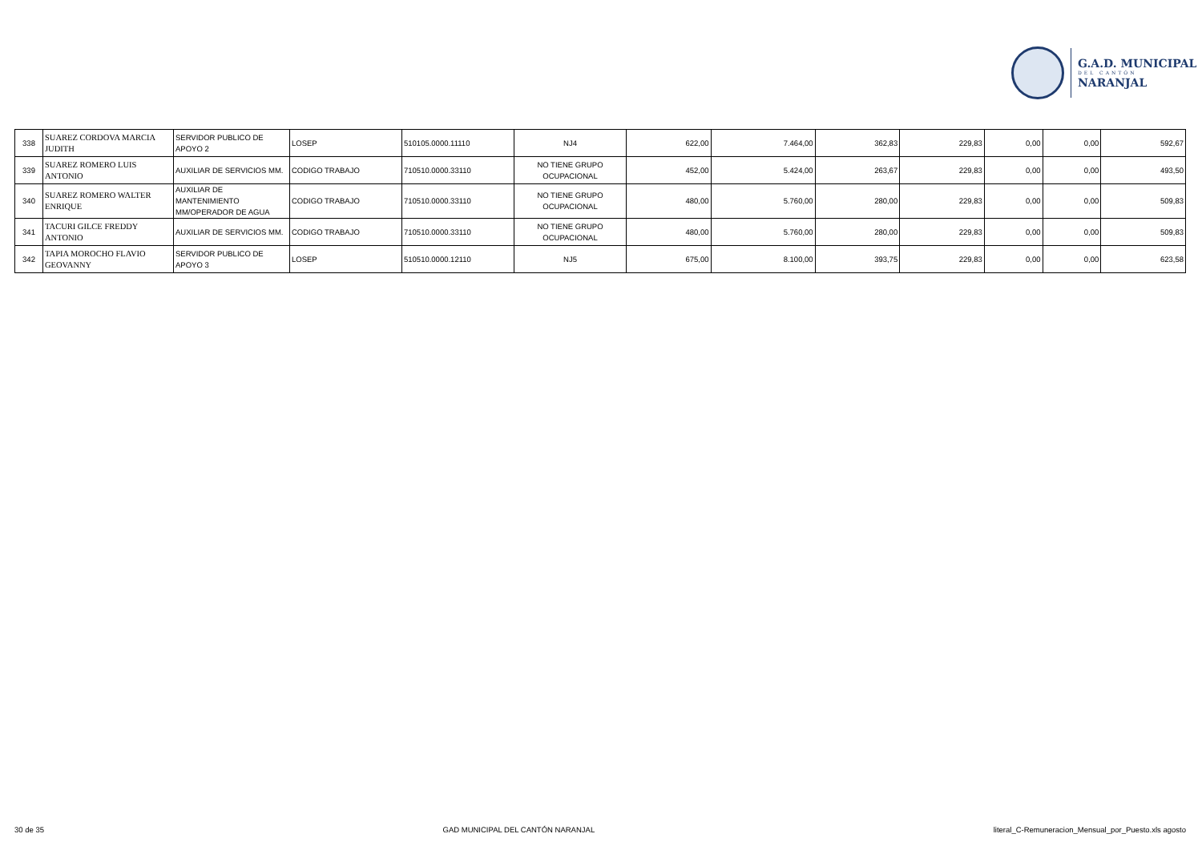G.A.D. MUNICIPAL
DEL CANTÓN
NARANJAL
| 338 | SUAREZ CORDOVA MARCIA JUDITH | SERVIDOR PUBLICO DE APOYO 2 | LOSEP | 510105.0000.11110 | NJ4 | 622,00 | 7.464,00 | 362,83 | 229,83 | 0,00 | 0,00 | 592,67 |
| 339 | SUAREZ ROMERO LUIS ANTONIO | AUXILIAR DE SERVICIOS MM. | CODIGO TRABAJO | 710510.0000.33110 | NO TIENE GRUPO OCUPACIONAL | 452,00 | 5.424,00 | 263,67 | 229,83 | 0,00 | 0,00 | 493,50 |
| 340 | SUAREZ ROMERO WALTER ENRIQUE | AUXILIAR DE MANTENIMIENTO MM/OPERADOR DE AGUA | CODIGO TRABAJO | 710510.0000.33110 | NO TIENE GRUPO OCUPACIONAL | 480,00 | 5.760,00 | 280,00 | 229,83 | 0,00 | 0,00 | 509,83 |
| 341 | TACURI GILCE FREDDY ANTONIO | AUXILIAR DE SERVICIOS MM. | CODIGO TRABAJO | 710510.0000.33110 | NO TIENE GRUPO OCUPACIONAL | 480,00 | 5.760,00 | 280,00 | 229,83 | 0,00 | 0,00 | 509,83 |
| 342 | TAPIA MOROCHO FLAVIO GEOVANNY | SERVIDOR PUBLICO DE APOYO 3 | LOSEP | 510510.0000.12110 | NJ5 | 675,00 | 8.100,00 | 393,75 | 229,83 | 0,00 | 0,00 | 623,58 |
30 de 35 GAD MUNICIPAL DEL CANTÓN NARANJAL literal_C-Remuneracion_Mensual_por_Puesto.xls agosto